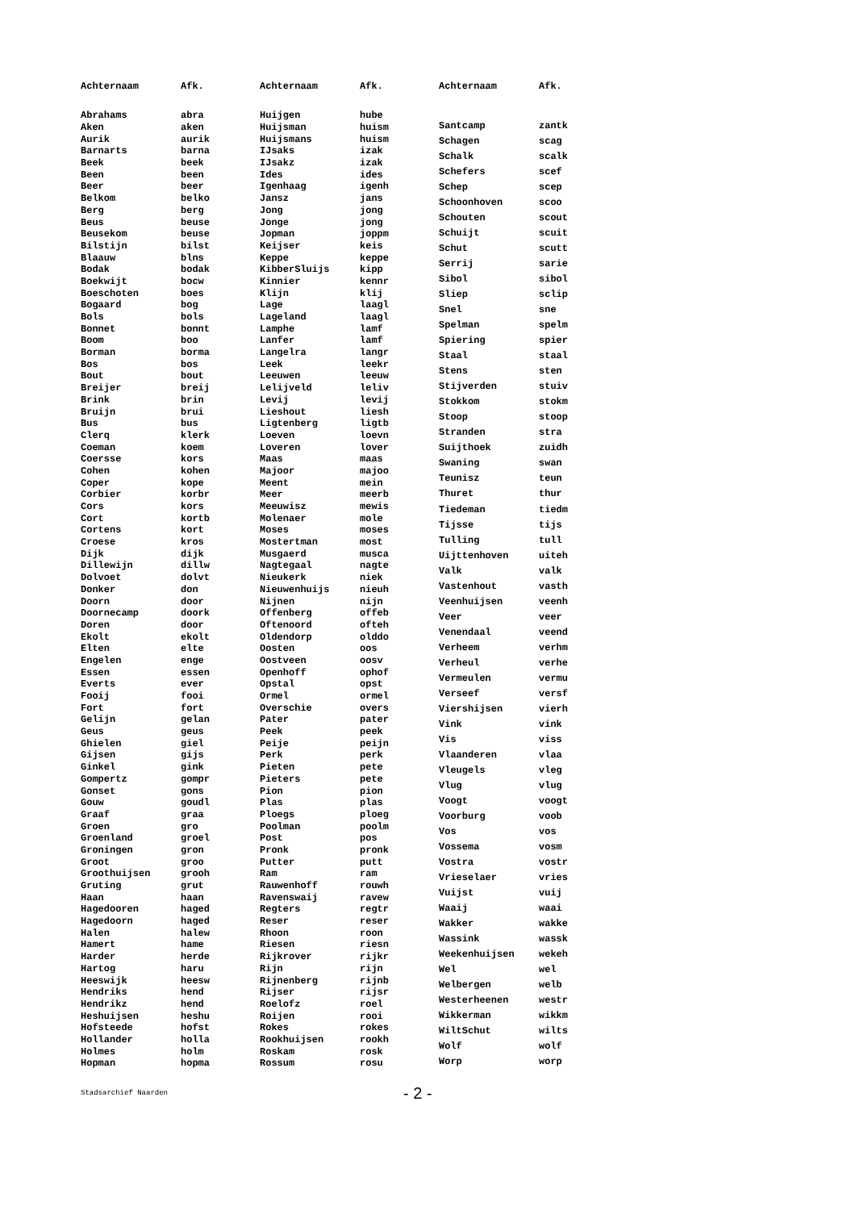| Achternaam | Afk. |
| --- | --- |
| Abrahams | abra |
| Aken | aken |
| Aurik | aurik |
| Barnarts | barna |
| Beek | beek |
| Been | been |
| Beer | beer |
| Belkom | belko |
| Berg | berg |
| Beus | beuse |
| Beusekom | beuse |
| Bilstijn | bilst |
| Blaauw | blns |
| Bodak | bodak |
| Boekwijt | bocw |
| Boeschoten | boes |
| Bogaard | bog |
| Bols | bols |
| Bonnet | bonnt |
| Boom | boo |
| Borman | borma |
| Bos | bos |
| Bout | bout |
| Breijer | breij |
| Brink | brin |
| Bruijn | brui |
| Bus | bus |
| Clerq | klerk |
| Coeman | koem |
| Coersse | kors |
| Cohen | kohen |
| Coper | kope |
| Corbier | korbr |
| Cors | kors |
| Cort | kortb |
| Cortens | kort |
| Croese | kros |
| Dijk | dijk |
| Dillewijn | dillw |
| Dolvoet | dolvt |
| Donker | don |
| Doorn | door |
| Doornecamp | doork |
| Doren | door |
| Ekolt | ekolt |
| Elten | elte |
| Engelen | enge |
| Essen | essen |
| Everts | ever |
| Fooij | fooi |
| Fort | fort |
| Gelijn | gelan |
| Geus | geus |
| Ghielen | giel |
| Gijsen | gijs |
| Ginkel | gink |
| Gompertz | gompr |
| Gonset | gons |
| Gouw | goudl |
| Graaf | graa |
| Groen | gro |
| Groenland | groel |
| Groningen | gron |
| Groot | groo |
| Groothuijsen | grooh |
| Gruting | grut |
| Haan | haan |
| Hagedooren | haged |
| Hagedoorn | haged |
| Halen | halew |
| Hamert | hame |
| Harder | herde |
| Hartog | haru |
| Heeswijk | heesw |
| Hendriks | hend |
| Hendrikz | hend |
| Heshuijsen | heshu |
| Hofsteede | hofst |
| Hollander | holla |
| Holmes | holm |
| Hopman | hopma |
| Achternaam | Afk. |
| --- | --- |
| Huijgen | hube |
| Huijsman | huism |
| Huijsmans | huism |
| IJsaks | izak |
| IJsakz | izak |
| Ides | ides |
| Igenhaag | igenh |
| Jansz | jans |
| Jong | jong |
| Jonge | jong |
| Jopman | joppm |
| Keijser | keis |
| Keppe | keppe |
| KibberSluijs | kipp |
| Kinnier | kennr |
| Klijn | klij |
| Lage | laagl |
| Lageland | laagl |
| Lamphe | lamf |
| Lanfer | lamf |
| Langelra | langr |
| Leek | leekr |
| Leeuwen | leeuw |
| Lelijveld | leliv |
| Levij | levij |
| Lieshout | liesh |
| Ligtenberg | ligtb |
| Loeven | loevn |
| Loveren | lover |
| Maas | maas |
| Majoor | majoo |
| Meent | mein |
| Meer | meerb |
| Meeuwisz | mewis |
| Molenaer | mole |
| Moses | moses |
| Mostertman | most |
| Musgaerd | musca |
| Nagtegaal | nagte |
| Nieukerk | niek |
| Nieuwenhuijs | nieuh |
| Nijnen | nijn |
| Offenberg | offeb |
| Oftenoord | ofteh |
| Oldendorp | olddo |
| Oosten | oos |
| Oostveen | oosv |
| Openhoff | ophof |
| Opstal | opst |
| Ormel | ormel |
| Overschie | overs |
| Pater | pater |
| Peek | peek |
| Peije | peijn |
| Perk | perk |
| Pieten | pete |
| Pieters | pete |
| Pion | pion |
| Plas | plas |
| Ploegs | ploeg |
| Poolman | poolm |
| Post | pos |
| Pronk | pronk |
| Putter | putt |
| Ram | ram |
| Rauwenhoff | rouwh |
| Ravenswaij | ravew |
| Regters | regtr |
| Reser | reser |
| Rhoon | roon |
| Riesen | riesn |
| Rijkrover | rijkr |
| Rijn | rijn |
| Rijnenberg | rijnb |
| Rijser | rijsr |
| Roelofz | roel |
| Roijen | rooi |
| Rokes | rokes |
| Rookhuijsen | rookh |
| Roskam | rosk |
| Rossum | rosu |
| Achternaam | Afk. |
| --- | --- |
| Santcamp | zantk |
| Schagen | scag |
| Schalk | scalk |
| Schefers | scef |
| Schep | scep |
| Schoonhoven | scoo |
| Schouten | scout |
| Schuijt | scuit |
| Schut | scutt |
| Serrij | sarie |
| Sibol | sibol |
| Sliep | sclip |
| Snel | sne |
| Spelman | spelm |
| Spiering | spier |
| Staal | staal |
| Stens | sten |
| Stijverden | stuiv |
| Stokkom | stokm |
| Stoop | stoop |
| Stranden | stra |
| Suijthoek | zuidh |
| Swaning | swan |
| Teunisz | teun |
| Thuret | thur |
| Tiedeman | tiedm |
| Tijsse | tijs |
| Tulling | tull |
| Uijttenhoven | uiteh |
| Valk | valk |
| Vastenhout | vasth |
| Veenhuijsen | veenh |
| Veer | veer |
| Venendaal | veend |
| Verheem | verhm |
| Verheul | verhe |
| Vermeulen | vermu |
| Verseef | versf |
| Viershijsen | vierh |
| Vink | vink |
| Vis | viss |
| Vlaanderen | vlaa |
| Vleugels | vleg |
| Vlug | vlug |
| Voogt | voogt |
| Voorburg | voob |
| Vos | vos |
| Vossema | vosm |
| Vostra | vostr |
| Vrieselaer | vries |
| Vuijst | vuij |
| Waaij | waai |
| Wakker | wakke |
| Wassink | wassk |
| Weekenhuijsen | wekeh |
| Wel | wel |
| Welbergen | welb |
| Westerheenen | westr |
| Wikkerman | wikkm |
| WiltSchut | wilts |
| Wolf | wolf |
| Worp | worp |
Stadsarchief Naarden - 2 -